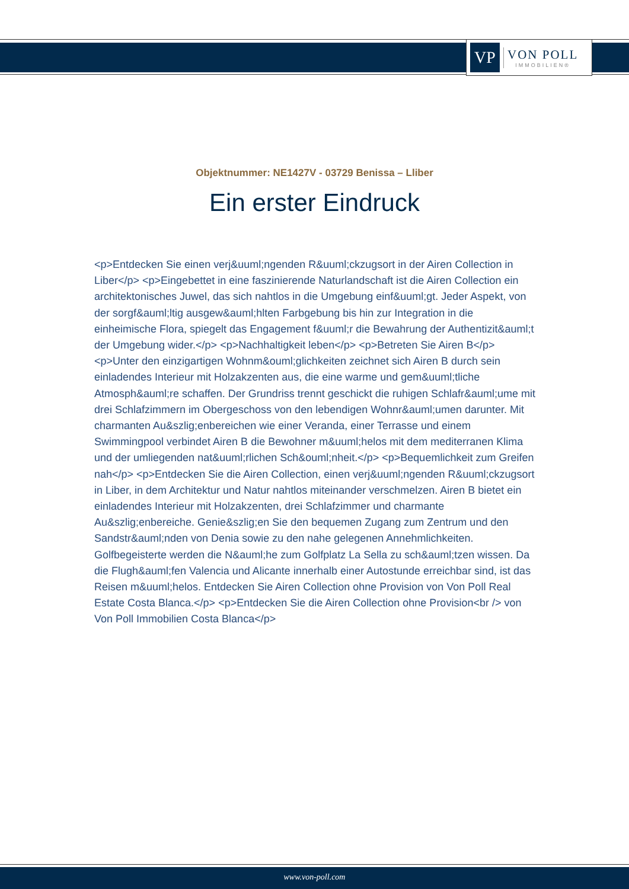VP
VON POLL
IMMOBILIEN®
Objektnummer: NE1427V - 03729 Benissa – Lliber
Ein erster Eindruck
<p>Entdecken Sie einen verj&uuml;ngenden R&uuml;ckzugsort in der Airen Collection in Liber</p> <p>Eingebettet in eine faszinierende Naturlandschaft ist die Airen Collection ein architektonisches Juwel, das sich nahtlos in die Umgebung einf&uuml;gt. Jeder Aspekt, von der sorgf&auml;ltig ausgew&auml;hlten Farbgebung bis hin zur Integration in die einheimische Flora, spiegelt das Engagement f&uuml;r die Bewahrung der Authentizit&auml;t der Umgebung wider.</p> <p>Nachhaltigkeit leben</p> <p>Betreten Sie Airen B</p> <p>Unter den einzigartigen Wohnm&ouml;glichkeiten zeichnet sich Airen B durch sein einladendes Interieur mit Holzakzenten aus, die eine warme und gem&uuml;tliche Atmosph&auml;re schaffen. Der Grundriss trennt geschickt die ruhigen Schlafr&auml;ume mit drei Schlafzimmern im Obergeschoss von den lebendigen Wohnr&auml;umen darunter. Mit charmanten Au&szlig;enbereichen wie einer Veranda, einer Terrasse und einem Swimmingpool verbindet Airen B die Bewohner m&uuml;helos mit dem mediterranen Klima und der umliegenden nat&uuml;rlichen Sch&ouml;nheit.</p> <p>Bequemlichkeit zum Greifen nah</p> <p>Entdecken Sie die Airen Collection, einen verj&uuml;ngenden R&uuml;ckzugsort in Liber, in dem Architektur und Natur nahtlos miteinander verschmelzen. Airen B bietet ein einladendes Interieur mit Holzakzenten, drei Schlafzimmer und charmante Au&szlig;enbereiche. Genie&szlig;en Sie den bequemen Zugang zum Zentrum und den Sandstr&auml;nden von Denia sowie zu den nahe gelegenen Annehmlichkeiten. Golfbegeisterte werden die N&auml;he zum Golfplatz La Sella zu sch&auml;tzen wissen. Da die Flugh&auml;fen Valencia und Alicante innerhalb einer Autostunde erreichbar sind, ist das Reisen m&uuml;helos. Entdecken Sie Airen Collection ohne Provision von Von Poll Real Estate Costa Blanca.</p> <p>Entdecken Sie die Airen Collection ohne Provision<br /> von Von Poll Immobilien Costa Blanca</p>
www.von-poll.com